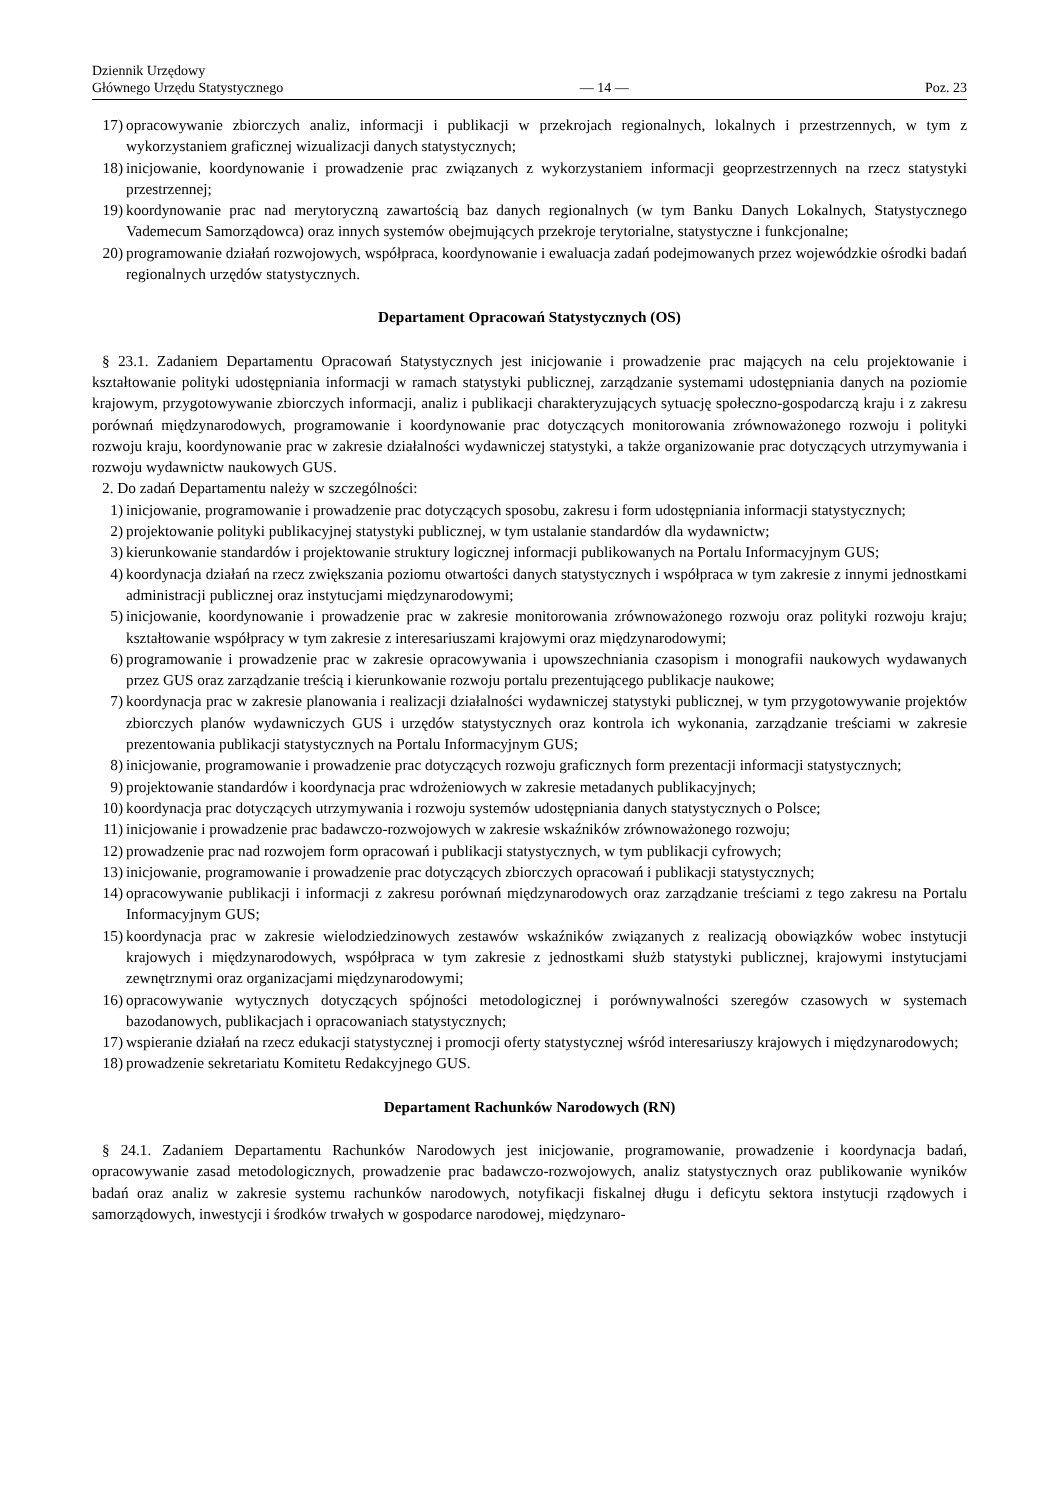Dziennik Urzędowy
Głównego Urzędu Statystycznego
— 14 —
Poz. 23
17) opracowywanie zbiorczych analiz, informacji i publikacji w przekrojach regionalnych, lokalnych i przestrzennych, w tym z wykorzystaniem graficznej wizualizacji danych statystycznych;
18) inicjowanie, koordynowanie i prowadzenie prac związanych z wykorzystaniem informacji geoprzestrzennych na rzecz statystyki przestrzennej;
19) koordynowanie prac nad merytoryczną zawartością baz danych regionalnych (w tym Banku Danych Lokalnych, Statystycznego Vademecum Samorządowca) oraz innych systemów obejmujących przekroje terytorialne, statystyczne i funkcjonalne;
20) programowanie działań rozwojowych, współpraca, koordynowanie i ewaluacja zadań podejmowanych przez wojewódzkie ośrodki badań regionalnych urzędów statystycznych.
Departament Opracowań Statystycznych (OS)
§ 23.1. Zadaniem Departamentu Opracowań Statystycznych jest inicjowanie i prowadzenie prac mających na celu projektowanie i kształtowanie polityki udostępniania informacji w ramach statystyki publicznej, zarządzanie systemami udostępniania danych na poziomie krajowym, przygotowywanie zbiorczych informacji, analiz i publikacji charakteryzujących sytuację społeczno-gospodarczą kraju i z zakresu porównań międzynarodowych, programowanie i koordynowanie prac dotyczących monitorowania zrównoważonego rozwoju i polityki rozwoju kraju, koordynowanie prac w zakresie działalności wydawniczej statystyki, a także organizowanie prac dotyczących utrzymywania i rozwoju wydawnictw naukowych GUS.
2. Do zadań Departamentu należy w szczególności:
1) inicjowanie, programowanie i prowadzenie prac dotyczących sposobu, zakresu i form udostępniania informacji statystycznych;
2) projektowanie polityki publikacyjnej statystyki publicznej, w tym ustalanie standardów dla wydawnictw;
3) kierunkowanie standardów i projektowanie struktury logicznej informacji publikowanych na Portalu Informacyjnym GUS;
4) koordynacja działań na rzecz zwiększania poziomu otwartości danych statystycznych i współpraca w tym zakresie z innymi jednostkami administracji publicznej oraz instytucjami międzynarodowymi;
5) inicjowanie, koordynowanie i prowadzenie prac w zakresie monitorowania zrównoważonego rozwoju oraz polityki rozwoju kraju; kształtowanie współpracy w tym zakresie z interesariuszami krajowymi oraz międzynarodowymi;
6) programowanie i prowadzenie prac w zakresie opracowywania i upowszechniania czasopism i monografii naukowych wydawanych przez GUS oraz zarządzanie treścią i kierunkowanie rozwoju portalu prezentującego publikacje naukowe;
7) koordynacja prac w zakresie planowania i realizacji działalności wydawniczej statystyki publicznej, w tym przygotowywanie projektów zbiorczych planów wydawniczych GUS i urzędów statystycznych oraz kontrola ich wykonania, zarządzanie treściami w zakresie prezentowania publikacji statystycznych na Portalu Informacyjnym GUS;
8) inicjowanie, programowanie i prowadzenie prac dotyczących rozwoju graficznych form prezentacji informacji statystycznych;
9) projektowanie standardów i koordynacja prac wdrożeniowych w zakresie metadanych publikacyjnych;
10) koordynacja prac dotyczących utrzymywania i rozwoju systemów udostępniania danych statystycznych o Polsce;
11) inicjowanie i prowadzenie prac badawczo-rozwojowych w zakresie wskaźników zrównoważonego rozwoju;
12) prowadzenie prac nad rozwojem form opracowań i publikacji statystycznych, w tym publikacji cyfrowych;
13) inicjowanie, programowanie i prowadzenie prac dotyczących zbiorczych opracowań i publikacji statystycznych;
14) opracowywanie publikacji i informacji z zakresu porównań międzynarodowych oraz zarządzanie treściami z tego zakresu na Portalu Informacyjnym GUS;
15) koordynacja prac w zakresie wielodziedzinowych zestawów wskaźników związanych z realizacją obowiązków wobec instytucji krajowych i międzynarodowych, współpraca w tym zakresie z jednostkami służb statystyki publicznej, krajowymi instytucjami zewnętrznymi oraz organizacjami międzynarodowymi;
16) opracowywanie wytycznych dotyczących spójności metodologicznej i porównywalności szeregów czasowych w systemach bazodanowych, publikacjach i opracowaniach statystycznych;
17) wspieranie działań na rzecz edukacji statystycznej i promocji oferty statystycznej wśród interesariuszy krajowych i międzynarodowych;
18) prowadzenie sekretariatu Komitetu Redakcyjnego GUS.
Departament Rachunków Narodowych (RN)
§ 24.1. Zadaniem Departamentu Rachunków Narodowych jest inicjowanie, programowanie, prowadzenie i koordynacja badań, opracowywanie zasad metodologicznych, prowadzenie prac badawczo-rozwojowych, analiz statystycznych oraz publikowanie wyników badań oraz analiz w zakresie systemu rachunków narodowych, notyfikacji fiskalnej długu i deficytu sektora instytucji rządowych i samorządowych, inwestycji i środków trwałych w gospodarce narodowej, międzynaro-